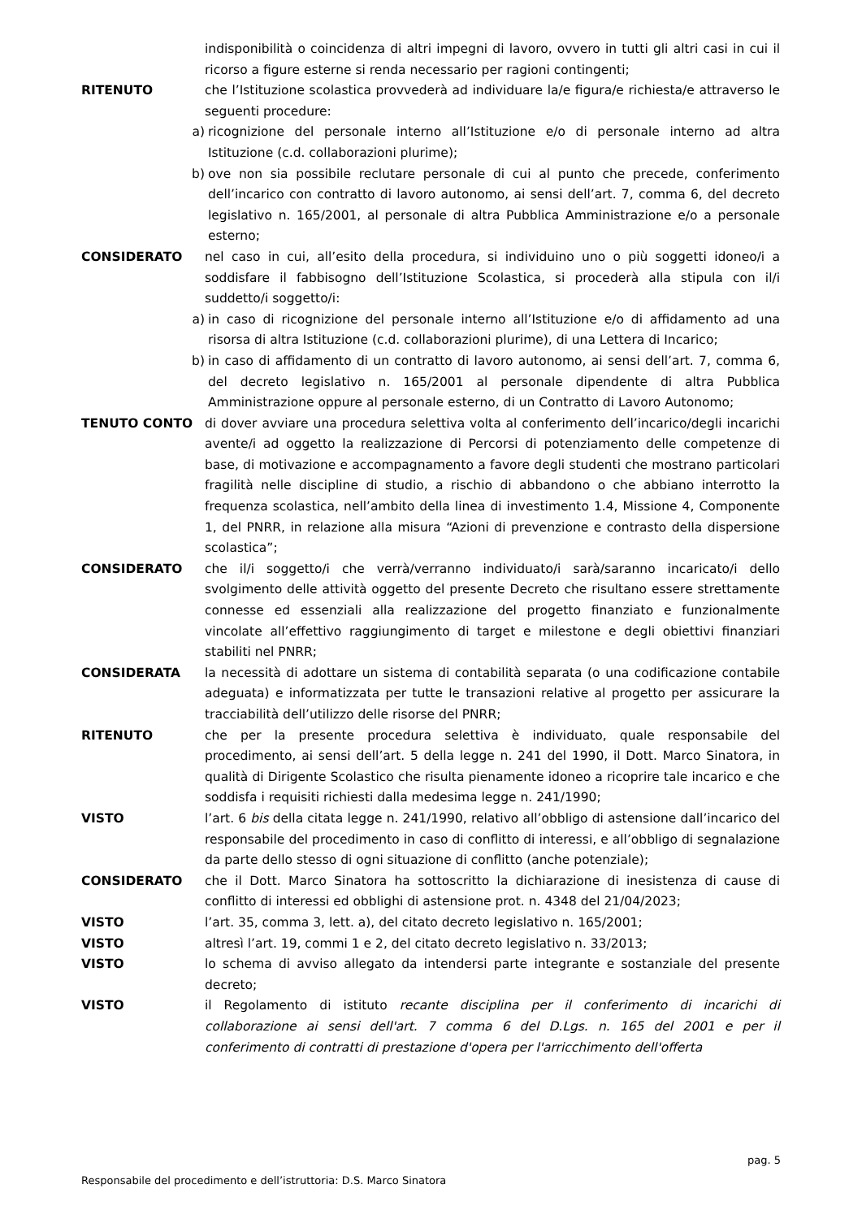indisponibilità o coincidenza di altri impegni di lavoro, ovvero in tutti gli altri casi in cui il ricorso a figure esterne si renda necessario per ragioni contingenti;
RITENUTO che l’Istituzione scolastica provvederà ad individuare la/e figura/e richiesta/e attraverso le seguenti procedure:
a) ricognizione del personale interno all’Istituzione e/o di personale interno ad altra Istituzione (c.d. collaborazioni plurime);
b) ove non sia possibile reclutare personale di cui al punto che precede, conferimento dell’incarico con contratto di lavoro autonomo, ai sensi dell’art. 7, comma 6, del decreto legislativo n. 165/2001, al personale di altra Pubblica Amministrazione e/o a personale esterno;
CONSIDERATO nel caso in cui, all’esito della procedura, si individuino uno o più soggetti idoneo/i a soddisfare il fabbisogno dell’Istituzione Scolastica, si procederà alla stipula con il/i suddetto/i soggetto/i:
a) in caso di ricognizione del personale interno all’Istituzione e/o di affidamento ad una risorsa di altra Istituzione (c.d. collaborazioni plurime), di una Lettera di Incarico;
b) in caso di affidamento di un contratto di lavoro autonomo, ai sensi dell’art. 7, comma 6, del decreto legislativo n. 165/2001 al personale dipendente di altra Pubblica Amministrazione oppure al personale esterno, di un Contratto di Lavoro Autonomo;
TENUTO CONTO di dover avviare una procedura selettiva volta al conferimento dell’incarico/degli incarichi avente/i ad oggetto la realizzazione di Percorsi di potenziamento delle competenze di base, di motivazione e accompagnamento a favore degli studenti che mostrano particolari fragilità nelle discipline di studio, a rischio di abbandono o che abbiano interrotto la frequenza scolastica, nell’ambito della linea di investimento 1.4, Missione 4, Componente 1, del PNRR, in relazione alla misura “Azioni di prevenzione e contrasto della dispersione scolastica”;
CONSIDERATO che il/i soggetto/i che verrà/verranno individuato/i sarà/saranno incaricato/i dello svolgimento delle attività oggetto del presente Decreto che risultano essere strettamente connesse ed essenziali alla realizzazione del progetto finanziato e funzionalmente vincolate all’effettivo raggiungimento di target e milestone e degli obiettivi finanziari stabiliti nel PNRR;
CONSIDERATA la necessità di adottare un sistema di contabilità separata (o una codificazione contabile adeguata) e informatizzata per tutte le transazioni relative al progetto per assicurare la tracciabilità dell’utilizzo delle risorse del PNRR;
RITENUTO che per la presente procedura selettiva è individuato, quale responsabile del procedimento, ai sensi dell’art. 5 della legge n. 241 del 1990, il Dott. Marco Sinatora, in qualità di Dirigente Scolastico che risulta pienamente idoneo a ricoprire tale incarico e che soddisfa i requisiti richiesti dalla medesima legge n. 241/1990;
VISTO l’art. 6 bis della citata legge n. 241/1990, relativo all’obbligo di astensione dall’incarico del responsabile del procedimento in caso di conflitto di interessi, e all’obbligo di segnalazione da parte dello stesso di ogni situazione di conflitto (anche potenziale);
CONSIDERATO che il Dott. Marco Sinatora ha sottoscritto la dichiarazione di inesistenza di cause di conflitto di interessi ed obblighi di astensione prot. n. 4348 del 21/04/2023;
VISTO l’art. 35, comma 3, lett. a), del citato decreto legislativo n. 165/2001;
VISTO altresì l’art. 19, commi 1 e 2, del citato decreto legislativo n. 33/2013;
VISTO lo schema di avviso allegato da intendersi parte integrante e sostanziale del presente decreto;
VISTO il Regolamento di istituto recante disciplina per il conferimento di incarichi di collaborazione ai sensi dell'art. 7 comma 6 del D.Lgs. n. 165 del 2001 e per il conferimento di contratti di prestazione d'opera per l'arricchimento dell'offerta
pag. 5
Responsabile del procedimento e dell’istruttoria: D.S. Marco Sinatora